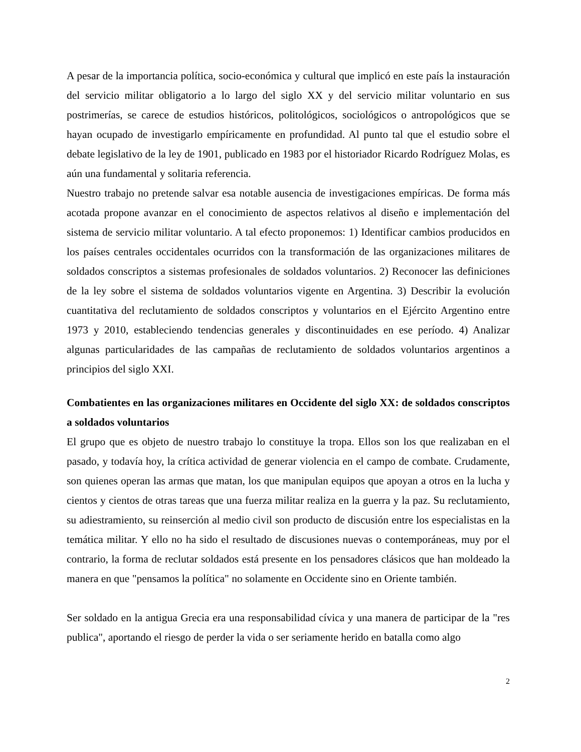A pesar de la importancia política, socio-económica y cultural que implicó en este país la instauración del servicio militar obligatorio a lo largo del siglo XX y del servicio militar voluntario en sus postrimerías, se carece de estudios históricos, politológicos, sociológicos o antropológicos que se hayan ocupado de investigarlo empíricamente en profundidad. Al punto tal que el estudio sobre el debate legislativo de la ley de 1901, publicado en 1983 por el historiador Ricardo Rodríguez Molas, es aún una fundamental y solitaria referencia.
Nuestro trabajo no pretende salvar esa notable ausencia de investigaciones empíricas. De forma más acotada propone avanzar en el conocimiento de aspectos relativos al diseño e implementación del sistema de servicio militar voluntario. A tal efecto proponemos: 1) Identificar cambios producidos en los países centrales occidentales ocurridos con la transformación de las organizaciones militares de soldados conscriptos a sistemas profesionales de soldados voluntarios. 2) Reconocer las definiciones de la ley sobre el sistema de soldados voluntarios vigente en Argentina. 3) Describir la evolución cuantitativa del reclutamiento de soldados conscriptos y voluntarios en el Ejército Argentino entre 1973 y 2010, estableciendo tendencias generales y discontinuidades en ese período. 4) Analizar algunas particularidades de las campañas de reclutamiento de soldados voluntarios argentinos a principios del siglo XXI.
Combatientes en las organizaciones militares en Occidente del siglo XX: de soldados conscriptos a soldados voluntarios
El grupo que es objeto de nuestro trabajo lo constituye la tropa. Ellos son los que realizaban en el pasado, y todavía hoy, la crítica actividad de generar violencia en el campo de combate. Crudamente, son quienes operan las armas que matan, los que manipulan equipos que apoyan a otros en la lucha y cientos y cientos de otras tareas que una fuerza militar realiza en la guerra y la paz. Su reclutamiento, su adiestramiento, su reinserción al medio civil son producto de discusión entre los especialistas en la temática militar. Y ello no ha sido el resultado de discusiones nuevas o contemporáneas, muy por el contrario, la forma de reclutar soldados está presente en los pensadores clásicos que han moldeado la manera en que "pensamos la política" no solamente en Occidente sino en Oriente también.
Ser soldado en la antigua Grecia era una responsabilidad cívica y una manera de participar de la "res publica", aportando el riesgo de perder la vida o ser seriamente herido en batalla como algo
2